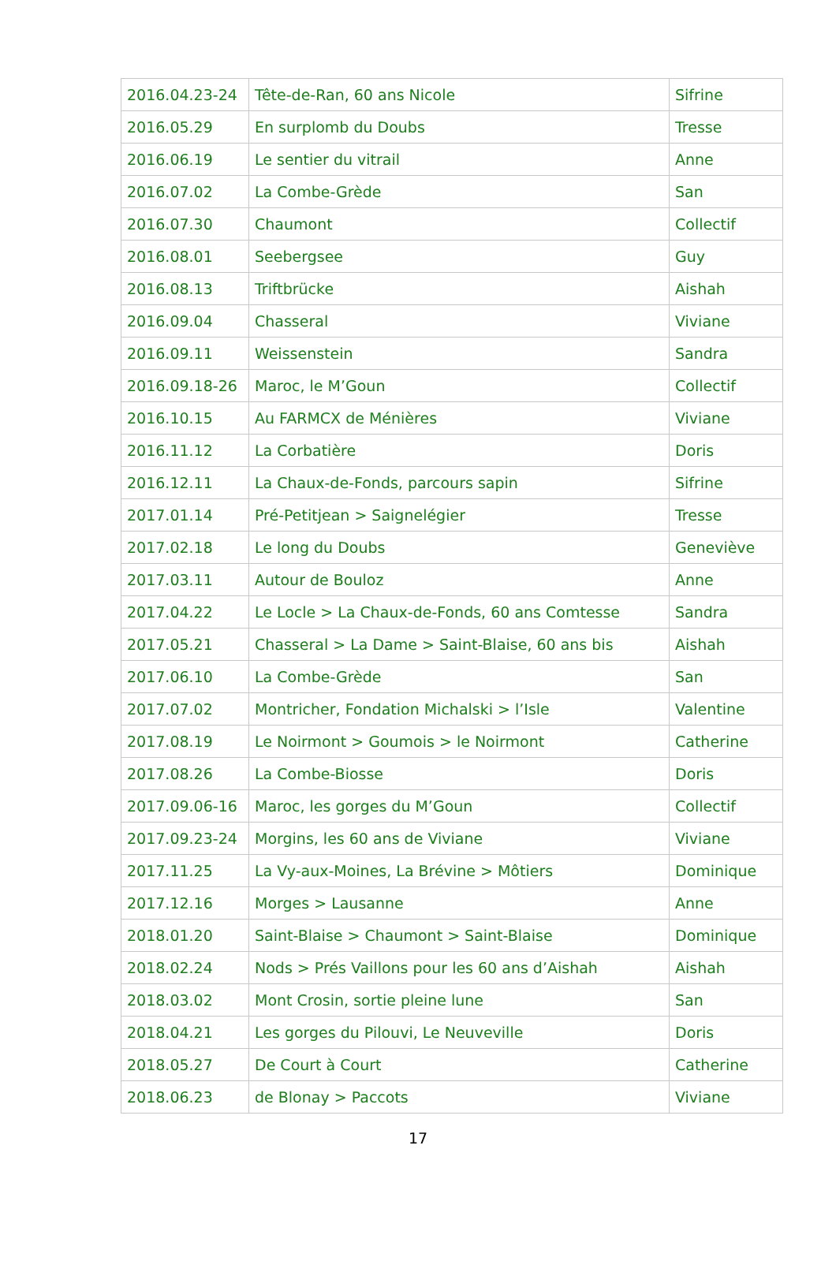| 2016.04.23-24 | Tête-de-Ran, 60 ans Nicole | Sifrine |
| 2016.05.29 | En surplomb du Doubs | Tresse |
| 2016.06.19 | Le sentier du vitrail | Anne |
| 2016.07.02 | La Combe-Grède | San |
| 2016.07.30 | Chaumont | Collectif |
| 2016.08.01 | Seebergsee | Guy |
| 2016.08.13 | Triftbrücke | Aishah |
| 2016.09.04 | Chasseral | Viviane |
| 2016.09.11 | Weissenstein | Sandra |
| 2016.09.18-26 | Maroc, le M’Goun | Collectif |
| 2016.10.15 | Au FARMCX de Ménières | Viviane |
| 2016.11.12 | La Corbatière | Doris |
| 2016.12.11 | La Chaux-de-Fonds, parcours sapin | Sifrine |
| 2017.01.14 | Pré-Petitjean > Saignelégier | Tresse |
| 2017.02.18 | Le long du Doubs | Geneviève |
| 2017.03.11 | Autour de Bouloz | Anne |
| 2017.04.22 | Le Locle > La Chaux-de-Fonds, 60 ans Comtesse | Sandra |
| 2017.05.21 | Chasseral > La Dame > Saint-Blaise, 60 ans bis | Aishah |
| 2017.06.10 | La Combe-Grède | San |
| 2017.07.02 | Montricher, Fondation Michalski > l’Isle | Valentine |
| 2017.08.19 | Le Noirmont > Goumois > le Noirmont | Catherine |
| 2017.08.26 | La Combe-Biosse | Doris |
| 2017.09.06-16 | Maroc, les gorges du M’Goun | Collectif |
| 2017.09.23-24 | Morgins, les 60 ans de Viviane | Viviane |
| 2017.11.25 | La Vy-aux-Moines, La Brévine > Môtiers | Dominique |
| 2017.12.16 | Morges > Lausanne | Anne |
| 2018.01.20 | Saint-Blaise > Chaumont > Saint-Blaise | Dominique |
| 2018.02.24 | Nods > Prés Vaillons pour les 60 ans d’Aishah | Aishah |
| 2018.03.02 | Mont Crosin, sortie pleine lune | San |
| 2018.04.21 | Les gorges du Pilouvi, Le Neuveville | Doris |
| 2018.05.27 | De Court à Court | Catherine |
| 2018.06.23 | de Blonay > Paccots | Viviane |
17